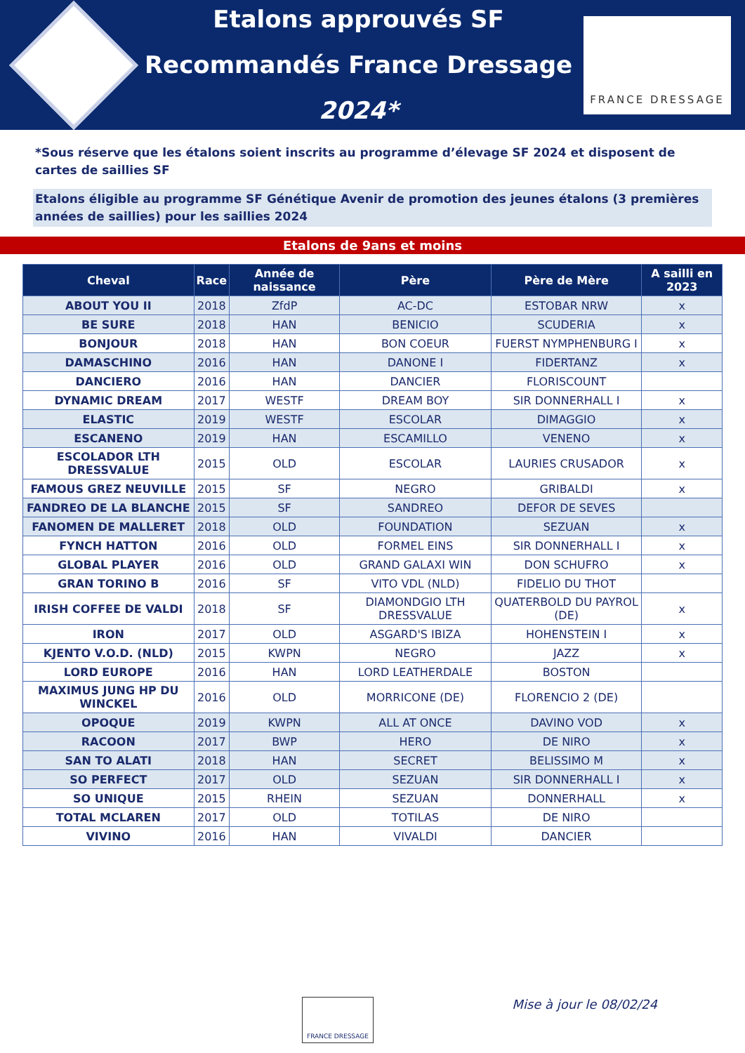Etalons approuvés SF
Recommandés France Dressage
2024*
FRANCE DRESSAGE
*Sous réserve que les étalons soient inscrits au programme d’élevage SF 2024 et disposent de cartes de saillies SF
Etalons éligible au programme SF Génétique Avenir de promotion des jeunes étalons (3 premières années de saillies) pour les saillies 2024
Etalons de 9ans et moins
| Cheval | Race | Année de naissance | Père | Père de Mère | A sailli en 2023 |
| --- | --- | --- | --- | --- | --- |
| ABOUT YOU II | 2018 | ZfdP | AC-DC | ESTOBAR NRW | x |
| BE SURE | 2018 | HAN | BENICIO | SCUDERIA | x |
| BONJOUR | 2018 | HAN | BON COEUR | FUERST NYMPHENBURG I | x |
| DAMASCHINO | 2016 | HAN | DANONE I | FIDERTANZ | x |
| DANCIERO | 2016 | HAN | DANCIER | FLORISCOUNT | |
| DYNAMIC DREAM | 2017 | WESTF | DREAM BOY | SIR DONNERHALL I | x |
| ELASTIC | 2019 | WESTF | ESCOLAR | DIMAGGIO | x |
| ESCANENO | 2019 | HAN | ESCAMILLO | VENENO | x |
| ESCOLADOR LTH DRESSVALUE | 2015 | OLD | ESCOLAR | LAURIES CRUSADOR | x |
| FAMOUS GREZ NEUVILLE | 2015 | SF | NEGRO | GRIBALDI | x |
| FANDREO DE LA BLANCHE | 2015 | SF | SANDREO | DEFOR DE SEVES | |
| FANOMEN DE MALLERET | 2018 | OLD | FOUNDATION | SEZUAN | x |
| FYNCH HATTON | 2016 | OLD | FORMEL EINS | SIR DONNERHALL I | x |
| GLOBAL PLAYER | 2016 | OLD | GRAND GALAXI WIN | DON SCHUFRO | x |
| GRAN TORINO B | 2016 | SF | VITO VDL (NLD) | FIDELIO DU THOT | |
| IRISH COFFEE DE VALDI | 2018 | SF | DIAMONDGIO LTH DRESSVALUE | QUATERBOLD DU PAYROL (DE) | x |
| IRON | 2017 | OLD | ASGARD'S IBIZA | HOHENSTEIN I | x |
| KJENTO V.O.D. (NLD) | 2015 | KWPN | NEGRO | JAZZ | x |
| LORD EUROPE | 2016 | HAN | LORD LEATHERDALE | BOSTON | |
| MAXIMUS JUNG HP DU WINCKEL | 2016 | OLD | MORRICONE (DE) | FLORENCIO 2 (DE) | |
| OPOQUE | 2019 | KWPN | ALL AT ONCE | DAVINO VOD | x |
| RACOON | 2017 | BWP | HERO | DE NIRO | x |
| SAN TO ALATI | 2018 | HAN | SECRET | BELISSIMO M | x |
| SO PERFECT | 2017 | OLD | SEZUAN | SIR DONNERHALL I | x |
| SO UNIQUE | 2015 | RHEIN | SEZUAN | DONNERHALL | x |
| TOTAL MCLAREN | 2017 | OLD | TOTILAS | DE NIRO | |
| VIVINO | 2016 | HAN | VIVALDI | DANCIER | |
FRANCE DRESSAGE Mise à jour le 08/02/24